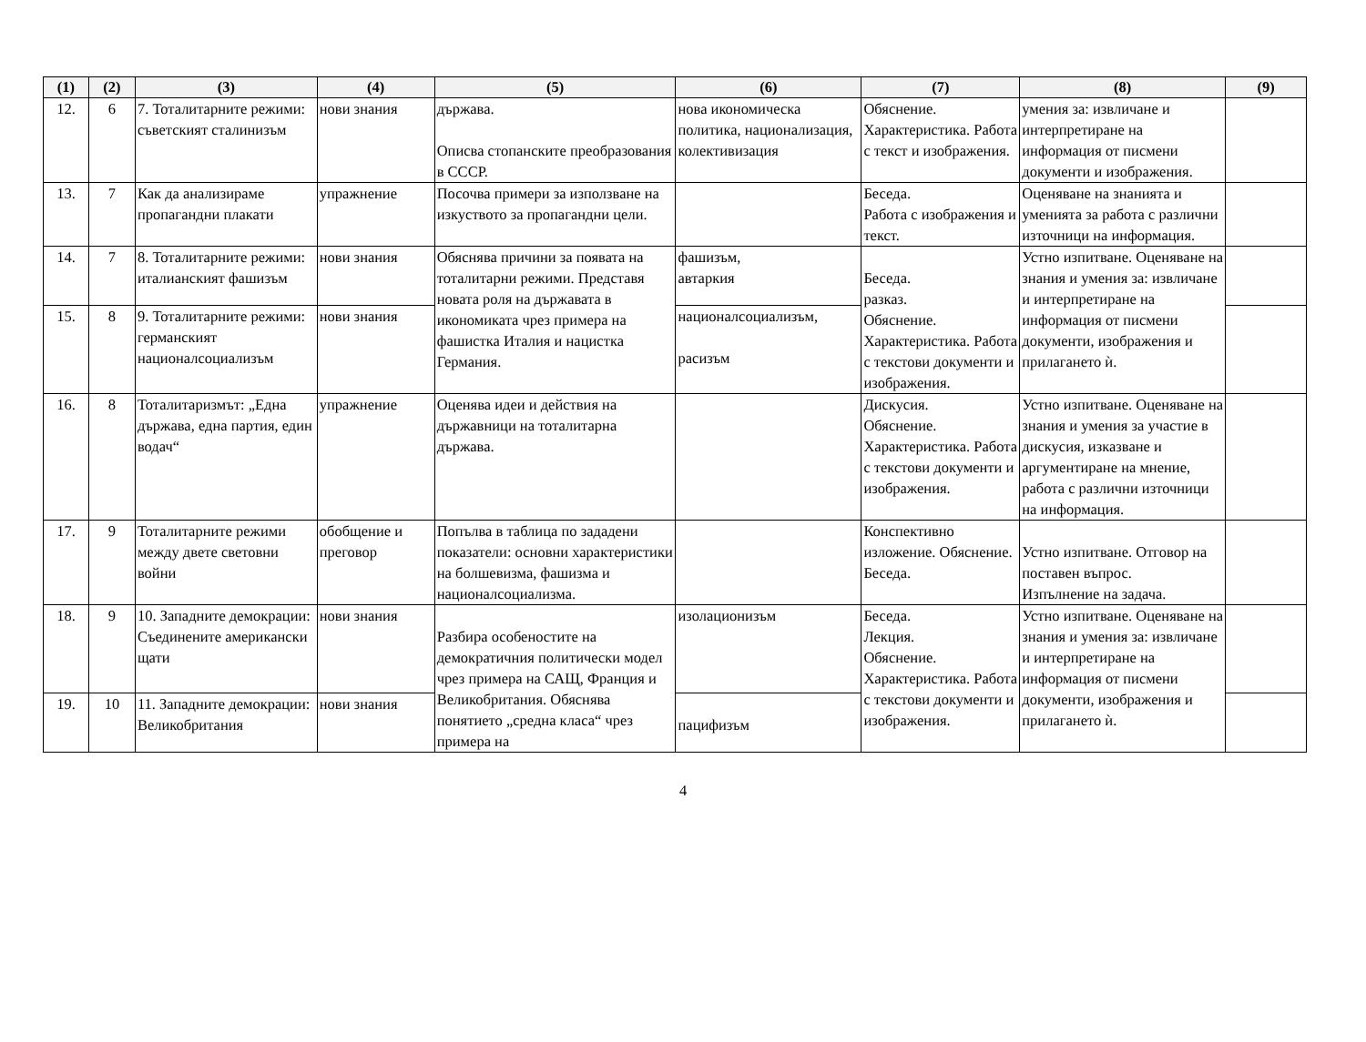| (1) | (2) | (3) | (4) | (5) | (6) | (7) | (8) | (9) |
| --- | --- | --- | --- | --- | --- | --- | --- | --- |
| 12. | 6 | 7. Тоталитарните режими: съветският сталинизъм | нови знания | държава. Описва стопанските преобразования в СССР. | нова икономическа политика, национализация, колективизация | Обяснение. Характеристика. Работа с текст и изображения. | умения за: извличане и интерпретиране на информация от писмени документи и изображения. | |
| 13. | 7 | Как да анализираме пропагандни плакати | упражнение | Посочва примери за използване на изкуството за пропагандни цели. | | Беседа. Работа с изображения и текст. | Оценяване на знанията и уменията за работа с различни източници на информация. | |
| 14. | 7 | 8. Тоталитарните режими: италианският фашизъм | нови знания | Обяснява причини за появата на тоталитарни режими. Представя новата роля на държавата в икономиката чрез примера на фашистка Италия и нацистка Германия. | фашизъм, автаркия | Беседа. разказ. Обяснение. Характеристика. Работа с текстови документи и изображения. | Устно изпитване. Оценяване на знания и умения за: извличане и интерпретиране на информация от писмени документи, изображения и прилагането ѝ. | |
| 15. | 8 | 9. Тоталитарните режими: германският националсоциализъм | нови знания | | националсоциализъм, расизъм | | | |
| 16. | 8 | Тоталитаризмът: „Една държава, една партия, един водач“ | упражнение | Оценява идеи и действия на държавници на тоталитарна държава. | | Дискусия. Обяснение. Характеристика. Работа с текстови документи и изображения. | Устно изпитване. Оценяване на знания и умения за участие в дискусия, изказване и аргументиране на мнение, работа с различни източници на информация. | |
| 17. | 9 | Тоталитарните режими между двете световни войни | обобщение и преговор | Попълва в таблица по зададени показатели: основни характеристики на болшевизма, фашизма и националсоциализма. | | Конспективно изложение. Обяснение. Беседа. | Устно изпитване. Отговор на поставен въпрос. Изпълнение на задача. | |
| 18. | 9 | 10. Западните демокрации: Съединените американски щати | нови знания | Разбира особеностите на демократичния политически модел чрез примера на САЩ, Франция и Великобритания. Обяснява понятието „средна класа“ чрез примера на | изолационизъм | Беседа. Лекция. Обяснение. Характеристика. Работа с текстови документи и изображения. | Устно изпитване. Оценяване на знания и умения за: извличане и интерпретиране на информация от писмени документи, изображения и прилагането ѝ. | |
| 19. | 10 | 11. Западните демокрации: Великобритания | нови знания | | пацифизъм | | | |
4